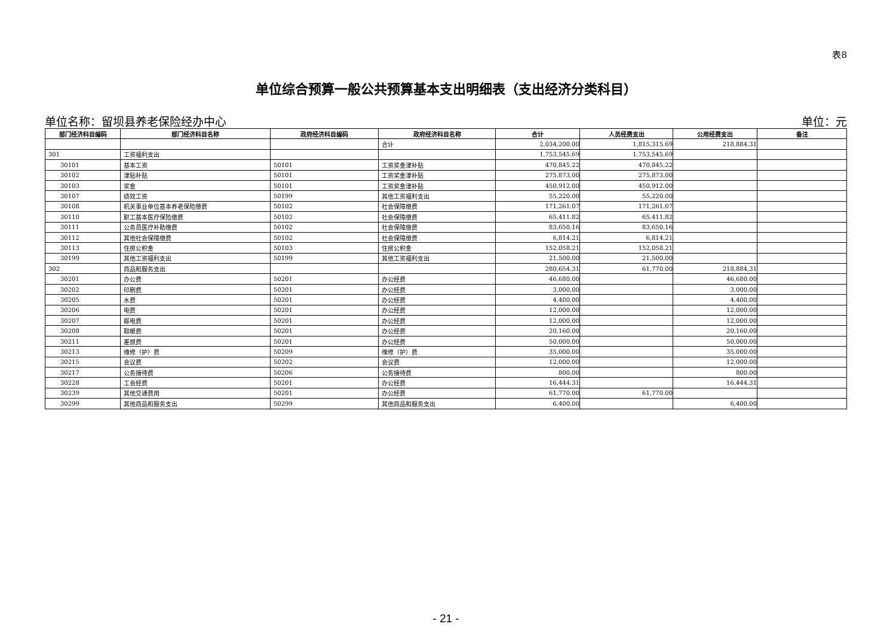表8
单位综合预算一般公共预算基本支出明细表（支出经济分类科目）
单位名称：留坝县养老保险经办中心 单位：元
| 部门经济科目编码 | 部门经济科目名称 | 政府经济科目编码 | 政府经济科目名称 | 合计 | 人员经费支出 | 公用经费支出 | 备注 |
| --- | --- | --- | --- | --- | --- | --- | --- |
| | | | 合计 | 2,034,200.00 | 1,815,315.69 | 218,884.31 | |
| 301 | 工资福利支出 | | | 1,753,545.69 | 1,753,545.69 | | |
| 30101 | 基本工资 | 50101 | 工资奖金津补贴 | 470,845.22 | 470,845.22 | | |
| 30102 | 津贴补贴 | 50101 | 工资奖金津补贴 | 275,873.00 | 275,873.00 | | |
| 30103 | 奖金 | 50101 | 工资奖金津补贴 | 450,912.00 | 450,912.00 | | |
| 30107 | 绩效工资 | 50199 | 其他工资福利支出 | 55,220.00 | 55,220.00 | | |
| 30108 | 机关事业单位基本养老保险缴费 | 50102 | 社会保障缴费 | 171,261.07 | 171,261.07 | | |
| 30110 | 职工基本医疗保险缴费 | 50102 | 社会保障缴费 | 65,411.82 | 65,411.82 | | |
| 30111 | 公务员医疗补助缴费 | 50102 | 社会保障缴费 | 83,650.16 | 83,650.16 | | |
| 30112 | 其他社会保障缴费 | 50102 | 社会保障缴费 | 6,814.21 | 6,814.21 | | |
| 30113 | 住房公积金 | 50103 | 住房公积金 | 152,058.21 | 152,058.21 | | |
| 30199 | 其他工资福利支出 | 50199 | 其他工资福利支出 | 21,500.00 | 21,500.00 | | |
| 302 | 商品和服务支出 | | | 280,654.31 | 61,770.00 | 218,884.31 | |
| 30201 | 办公费 | 50201 | 办公经费 | 46,680.00 | | 46,680.00 | |
| 30202 | 印刷费 | 50201 | 办公经费 | 3,000.00 | | 3,000.00 | |
| 30205 | 水费 | 50201 | 办公经费 | 4,400.00 | | 4,400.00 | |
| 30206 | 电费 | 50201 | 办公经费 | 12,000.00 | | 12,000.00 | |
| 30207 | 邮电费 | 50201 | 办公经费 | 12,000.00 | | 12,000.00 | |
| 30208 | 取暖费 | 50201 | 办公经费 | 20,160.00 | | 20,160.00 | |
| 30211 | 差旅费 | 50201 | 办公经费 | 50,000.00 | | 50,000.00 | |
| 30213 | 维修（护）费 | 50209 | 维修（护）费 | 35,000.00 | | 35,000.00 | |
| 30215 | 会议费 | 50202 | 会议费 | 12,000.00 | | 12,000.00 | |
| 30217 | 公务接待费 | 50206 | 公务接待费 | 800.00 | | 800.00 | |
| 30228 | 工会经费 | 50201 | 办公经费 | 16,444.31 | | 16,444.31 | |
| 30239 | 其他交通费用 | 50201 | 办公经费 | 61,770.00 | 61,770.00 | | |
| 30299 | 其他商品和服务支出 | 50299 | 其他商品和服务支出 | 6,400.00 | | 6,400.00 | |
- 21 -